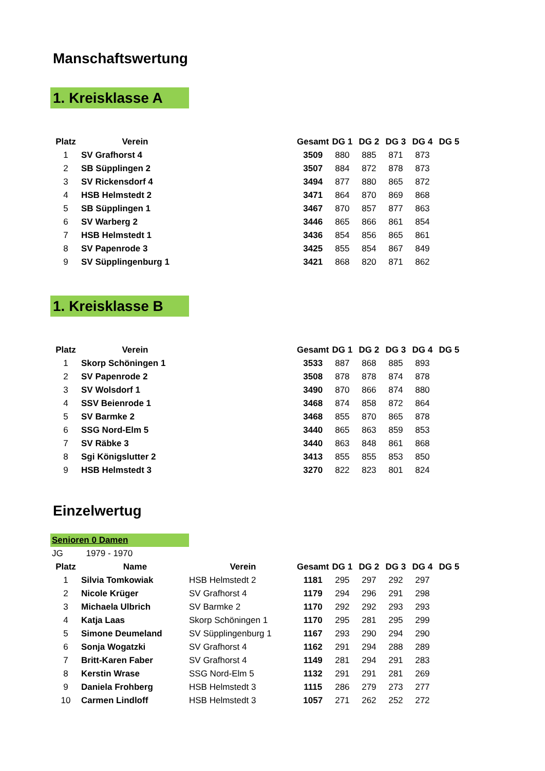Manschaftswertung
1. Kreisklasse A
| Platz | Verein | | Gesamt | DG 1 | DG 2 | DG 3 | DG 4 | DG 5 |
| 1 | SV Grafhorst 4 | | 3509 | 880 | 885 | 871 | 873 | |
| 2 | SB Süpplingen 2 | | 3507 | 884 | 872 | 878 | 873 | |
| 3 | SV Rickensdorf 4 | | 3494 | 877 | 880 | 865 | 872 | |
| 4 | HSB Helmstedt 2 | | 3471 | 864 | 870 | 869 | 868 | |
| 5 | SB Süpplingen 1 | | 3467 | 870 | 857 | 877 | 863 | |
| 6 | SV Warberg 2 | | 3446 | 865 | 866 | 861 | 854 | |
| 7 | HSB Helmstedt 1 | | 3436 | 854 | 856 | 865 | 861 | |
| 8 | SV Papenrode 3 | | 3425 | 855 | 854 | 867 | 849 | |
| 9 | SV Süpplingenburg 1 | | 3421 | 868 | 820 | 871 | 862 | |
1. Kreisklasse B
| Platz | Verein | | Gesamt | DG 1 | DG 2 | DG 3 | DG 4 | DG 5 |
| 1 | Skorp Schöningen 1 | | 3533 | 887 | 868 | 885 | 893 | |
| 2 | SV Papenrode 2 | | 3508 | 878 | 878 | 874 | 878 | |
| 3 | SV Wolsdorf 1 | | 3490 | 870 | 866 | 874 | 880 | |
| 4 | SSV Beienrode 1 | | 3468 | 874 | 858 | 872 | 864 | |
| 5 | SV Barmke 2 | | 3468 | 855 | 870 | 865 | 878 | |
| 6 | SSG Nord-Elm 5 | | 3440 | 865 | 863 | 859 | 853 | |
| 7 | SV Räbke 3 | | 3440 | 863 | 848 | 861 | 868 | |
| 8 | Sgi Königslutter 2 | | 3413 | 855 | 855 | 853 | 850 | |
| 9 | HSB Helmstedt 3 | | 3270 | 822 | 823 | 801 | 824 | |
Einzelwertug
Senioren 0 Damen
JG 1979 - 1970
| Platz | Name | Verein | Gesamt | DG 1 | DG 2 | DG 3 | DG 4 | DG 5 |
| --- | --- | --- | --- | --- | --- | --- | --- | --- |
| 1 | Silvia Tomkowiak | HSB Helmstedt 2 | 1181 | 295 | 297 | 292 | 297 | |
| 2 | Nicole Krüger | SV Grafhorst 4 | 1179 | 294 | 296 | 291 | 298 | |
| 3 | Michaela Ulbrich | SV Barmke 2 | 1170 | 292 | 292 | 293 | 293 | |
| 4 | Katja Laas | Skorp Schöningen 1 | 1170 | 295 | 281 | 295 | 299 | |
| 5 | Simone Deumeland | SV Süpplingenburg 1 | 1167 | 293 | 290 | 294 | 290 | |
| 6 | Sonja Wogatzki | SV Grafhorst 4 | 1162 | 291 | 294 | 288 | 289 | |
| 7 | Britt-Karen Faber | SV Grafhorst 4 | 1149 | 281 | 294 | 291 | 283 | |
| 8 | Kerstin Wrase | SSG Nord-Elm 5 | 1132 | 291 | 291 | 281 | 269 | |
| 9 | Daniela Frohberg | HSB Helmstedt 3 | 1115 | 286 | 279 | 273 | 277 | |
| 10 | Carmen Lindloff | HSB Helmstedt 3 | 1057 | 271 | 262 | 252 | 272 | |